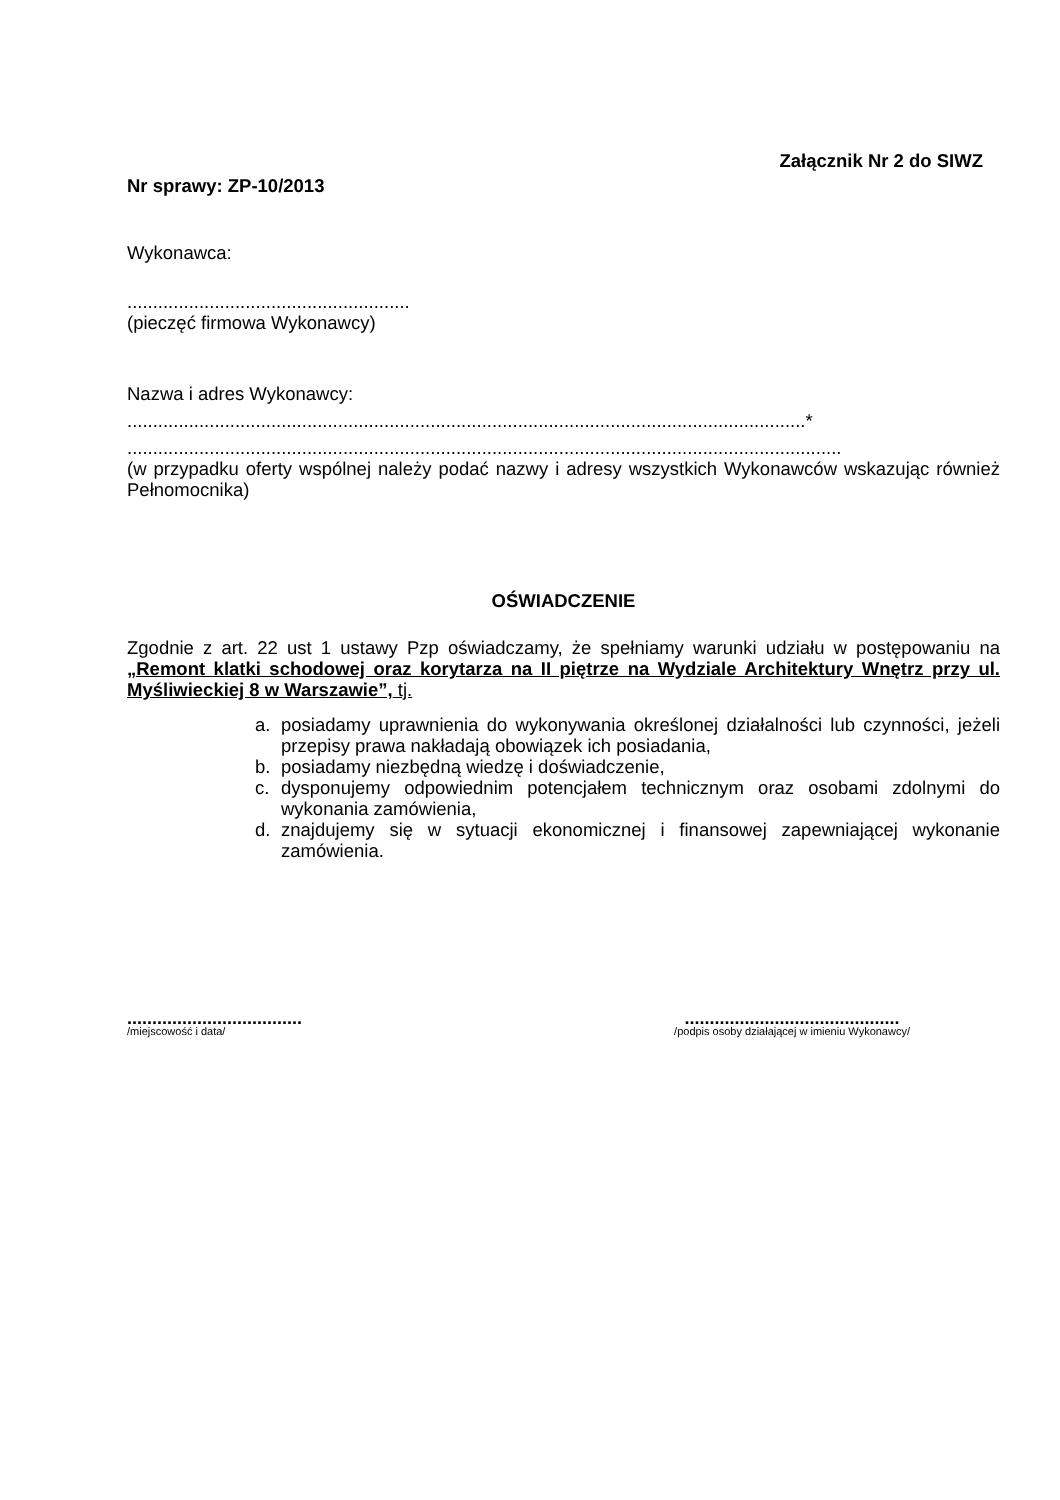Załącznik Nr 2 do SIWZ
Nr sprawy: ZP-10/2013
Wykonawca:
.......................................................
(pieczęć firmowa Wykonawcy)
Nazwa i adres Wykonawcy:
....................................................................................................................................*
...........................................................................................................................................
(w przypadku oferty wspólnej należy podać nazwy i adresy wszystkich Wykonawców wskazując również Pełnomocnika)
OŚWIADCZENIE
Zgodnie z art. 22 ust 1 ustawy Pzp oświadczamy, że spełniamy warunki udziału w postępowaniu na „Remont klatki schodowej oraz korytarza na II piętrze na Wydziale Architektury Wnętrz przy ul. Myśliwieckiej 8 w Warszawie”, tj.
a. posiadamy uprawnienia do wykonywania określonej działalności lub czynności, jeżeli przepisy prawa nakładają obowiązek ich posiadania,
b. posiadamy niezbędną wiedzę i doświadczenie,
c. dysponujemy odpowiednim potencjałem technicznym oraz osobami zdolnymi do wykonania zamówienia,
d. znajdujemy się w sytuacji ekonomicznej i finansowej zapewniającej wykonanie zamówienia.
...................................
/miejscowość i data/
...........................................
/podpis osoby działającej w imieniu Wykonawcy/